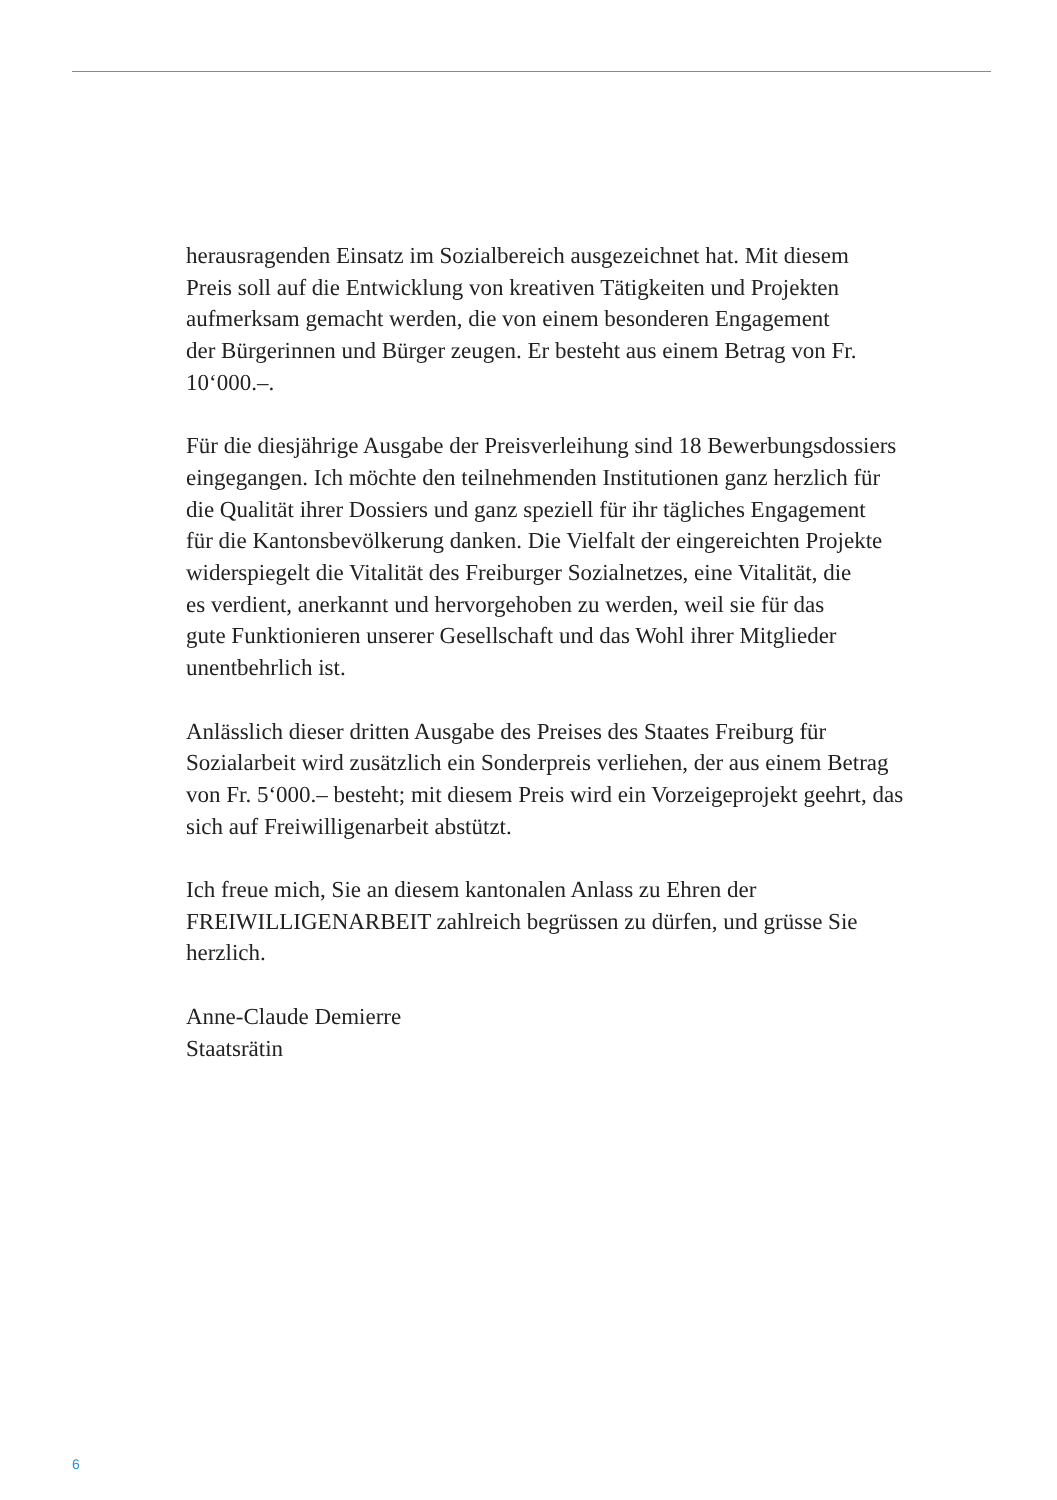herausragenden Einsatz im Sozialbereich ausgezeichnet hat. Mit diesem
Preis soll auf die Entwicklung von kreativen Tätigkeiten und Projekten
aufmerksam gemacht werden, die von einem besonderen Engagement
der Bürgerinnen und Bürger zeugen. Er besteht aus einem Betrag von Fr.
10‘000.–.
Für die diesjährige Ausgabe der Preisverleihung sind 18 Bewerbungsdossiers
eingegangen. Ich möchte den teilnehmenden Institutionen ganz herzlich für
die Qualität ihrer Dossiers und ganz speziell für ihr tägliches Engagement
für die Kantonsbevölkerung danken. Die Vielfalt der eingereichten Projekte
widerspiegelt die Vitalität des Freiburger Sozialnetzes, eine Vitalität, die
es verdient, anerkannt und hervorgehoben zu werden, weil sie für das
gute Funktionieren unserer Gesellschaft und das Wohl ihrer Mitglieder
unentbehrlich ist.
Anlässlich dieser dritten Ausgabe des Preises des Staates Freiburg für
Sozialarbeit wird zusätzlich ein Sonderpreis verliehen, der aus einem Betrag
von Fr. 5‘000.– besteht; mit diesem Preis wird ein Vorzeigeprojekt geehrt, das
sich auf Freiwilligenarbeit abstützt.
Ich freue mich, Sie an diesem kantonalen Anlass zu Ehren der
FREIWILLIGENARBEIT zahlreich begrüssen zu dürfen, und grüsse Sie
herzlich.
Anne-Claude Demierre
Staatsrätin
6